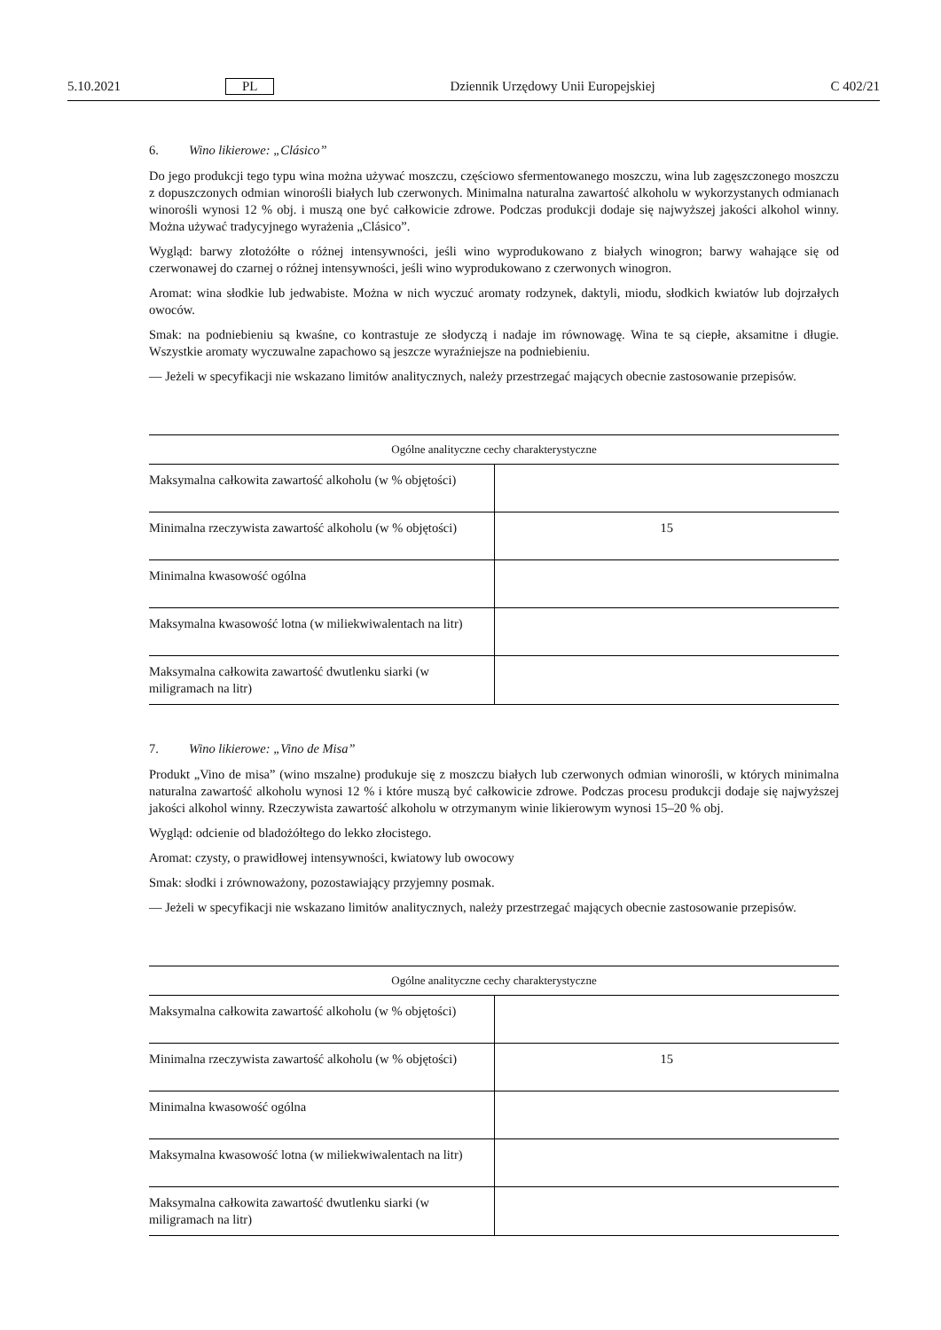5.10.2021 PL Dziennik Urzędowy Unii Europejskiej C 402/21
6. Wino likierowe: „Clásico”
Do jego produkcji tego typu wina można używać moszczu, częściowo sfermentowanego moszczu, wina lub zagęszczonego moszczu z dopuszczonych odmian winorośli białych lub czerwonych. Minimalna naturalna zawartość alkoholu w wykorzystanych odmianach winorośli wynosi 12 % obj. i muszą one być całkowicie zdrowe. Podczas produkcji dodaje się najwyższej jakości alkohol winny. Można używać tradycyjnego wyrażenia „Clásico”.
Wygląd: barwy złotożółte o różnej intensywności, jeśli wino wyprodukowano z białych winogron; barwy wahające się od czerwonawej do czarnej o różnej intensywności, jeśli wino wyprodukowano z czerwonych winogron.
Aromat: wina słodkie lub jedwabiste. Można w nich wyczuć aromaty rodzynek, daktyli, miodu, słodkich kwiatów lub dojrzałych owoców.
Smak: na podniebieniu są kwaśne, co kontrastuje ze słodyczą i nadaje im równowagę. Wina te są ciepłe, aksamitne i długie. Wszystkie aromaty wyczuwalne zapachowo są jeszcze wyraźniejsze na podniebieniu.
— Jeżeli w specyfikacji nie wskazano limitów analitycznych, należy przestrzegać mających obecnie zastosowanie przepisów.
| Ogólne analityczne cechy charakterystyczne | |
| --- | --- |
| Maksymalna całkowita zawartość alkoholu (w % objętości) | |
| Minimalna rzeczywista zawartość alkoholu (w % objętości) | 15 |
| Minimalna kwasowość ogólna | |
| Maksymalna kwasowość lotna (w miliekwiwalentach na litr) | |
| Maksymalna całkowita zawartość dwutlenku siarki (w miligramach na litr) | |
7. Wino likierowe: „Vino de Misa”
Produkt „Vino de misa” (wino mszalne) produkuje się z moszczu białych lub czerwonych odmian winorośli, w których minimalna naturalna zawartość alkoholu wynosi 12 % i które muszą być całkowicie zdrowe. Podczas procesu produkcji dodaje się najwyższej jakości alkohol winny. Rzeczywista zawartość alkoholu w otrzymanym winie likierowym wynosi 15–20 % obj.
Wygląd: odcienie od bladożółtego do lekko złocistego.
Aromat: czysty, o prawidłowej intensywności, kwiatowy lub owocowy
Smak: słodki i zrównoważony, pozostawiający przyjemny posmak.
— Jeżeli w specyfikacji nie wskazano limitów analitycznych, należy przestrzegać mających obecnie zastosowanie przepisów.
| Ogólne analityczne cechy charakterystyczne | |
| --- | --- |
| Maksymalna całkowita zawartość alkoholu (w % objętości) | |
| Minimalna rzeczywista zawartość alkoholu (w % objętości) | 15 |
| Minimalna kwasowość ogólna | |
| Maksymalna kwasowość lotna (w miliekwiwalentach na litr) | |
| Maksymalna całkowita zawartość dwutlenku siarki (w miligramach na litr) | |